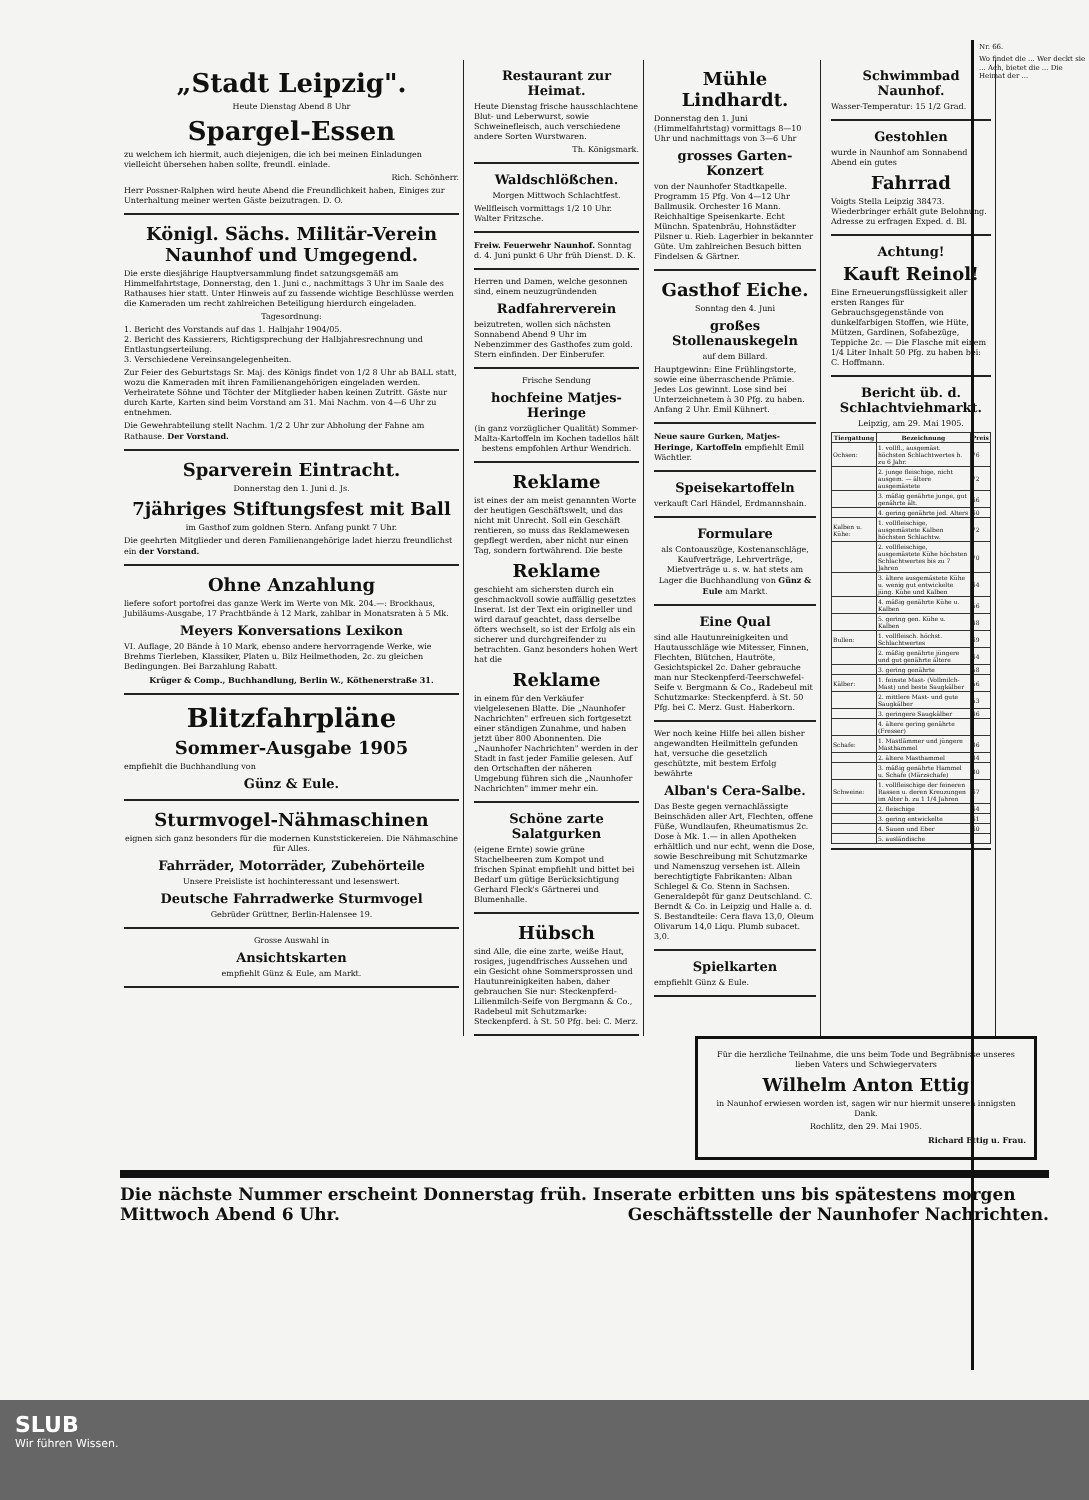„Stadt Leipzig".
Heute Dienstag Abend 8 Uhr
Spargel-Essen
zu welchem ich hiermit, auch diejenigen, die ich bei meinen Einladungen vielleicht übersehen haben sollte, freundl. einlade.
Rich. Schönherr.
Herr Possner-Ralphen wird heute Abend die Freundlichkeit haben, Einiges zur Unterhaltung meiner werten Gäste beizutragen. D. O.
Königl. Sächs. Militär-Verein Naunhof und Umgegend.
Die erste diesjährige Hauptversammlung findet satzungsgemäß am Himmelfahrtstage, Donnerstag, den 1. Juni c., nachmittags 3 Uhr im Saale des Rathauses hier statt. Unter Hinweis auf zu fassende wichtige Beschlüsse werden die Kameraden um recht zahlreichen Beteiligung hierdurch eingeladen.
Tagesordnung:
1. Bericht des Vorstands auf das 1. Halbjahr 1904/05.
2. Bericht des Kassierers, Richtigsprechung der Halbjahresrechnung und Entlastungserteilung.
3. Verschiedene Vereinsangelegenheiten.
Zur Feier des Geburtstags Sr. Maj. des Königs findet von 1/2 8 Uhr ab BALL statt, wozu die Kameraden mit ihren Familienangehörigen eingeladen werden. Verheiratete Söhne und Töchter der Mitglieder haben keinen Zutritt. Gäste nur durch Karte, Karten sind beim Vorstand am 31. Mai Nachm. von 4—6 Uhr zu entnehmen.
Die Gewehrabteilung stellt Nachm. 1/2 2 Uhr zur Abholung der Fahne am Rathause. Der Vorstand.
Sparverein Eintracht.
Donnerstag den 1. Juni d. Js.
7jähriges Stiftungsfest mit Ball
im Gasthof zum goldnen Stern. Anfang punkt 7 Uhr.
Die geehrten Mitglieder und deren Familienangehörige ladet hierzu freundlichst ein der Vorstand.
Ohne Anzahlung
liefere sofort portofrei das ganze Werk im Werte von Mk. 204.—: Brockhaus, Jubiläums-Ausgabe, 17 Prachtbände à 12 Mark, zahlbar in Monatsraten à 5 Mk.
Meyers Konversations Lexikon
VI. Auflage, 20 Bände à 10 Mark, ebenso andere hervorragende Werke, wie Brehms Tierleben, Klassiker, Platen u. Bilz Heilmethoden, 2c. zu gleichen Bedingungen. Bei Barzahlung Rabatt.
Krüger & Comp., Buchhandlung, Berlin W., Köthenerstraße 31.
Blitzfahrpläne
Sommer-Ausgabe 1905
empfiehlt die Buchhandlung von
Günz & Eule.
Sturmvogel-Nähmaschinen
eignen sich ganz besonders für die modernen Kunststickereien. Die Nähmaschine für Alles.
Fahrräder, Motorräder, Zubehörteile
Unsere Preisliste ist hochinteressant und lesenswert.
Deutsche Fahrradwerke Sturmvogel
Gebrüder Grüttner, Berlin-Halensee 19.
Grosse Auswahl in
Ansichtskarten
empfiehlt Günz & Eule, am Markt.
Restaurant zur Heimat.
Heute Dienstag frische hausschlachtene Blut- und Leberwurst, sowie Schweinefleisch, auch verschiedene andere Sorten Wurstwaren.
Th. Königsmark.
Waldschlößchen.
Morgen Mittwoch Schlachtfest.
Wellfleisch vormittags 1/2 10 Uhr. Walter Fritzsche.
Freiw. Feuerwehr Naunhof. Sonntag d. 4. Juni punkt 6 Uhr früh Dienst. D. K.
Herren und Damen, welche gesonnen sind, einem neuzugründenden
Radfahrerverein
beizutreten, wollen sich nächsten Sonnabend Abend 9 Uhr im Nebenzimmer des Gasthofes zum gold. Stern einfinden. Der Einberufer.
Frische Sendung
hochfeine Matjes-Heringe
(in ganz vorzüglicher Qualität) Sommer-Malta-Kartoffeln im Kochen tadellos hält bestens empfohlen Arthur Wendrich.
Reklame
ist eines der am meist genannten Worte der heutigen Geschäftswelt, und das nicht mit Unrecht. Soll ein Geschäft rentieren, so muss das Reklamewesen gepflegt werden, aber nicht nur einen Tag, sondern fortwährend. Die beste
Reklame
geschieht am sichersten durch ein geschmackvoll sowie auffällig gesetztes Inserat. Ist der Text ein origineller und wird darauf geachtet, dass derselbe öfters wechselt, so ist der Erfolg als ein sicherer und durchgreifender zu betrachten. Ganz besonders hohen Wert hat die
Reklame
in einem für den Verkäufer vielgelesenen Blatte. Die „Naunhofer Nachrichten" erfreuen sich fortgesetzt einer ständigen Zunahme, und haben jetzt über 800 Abonnenten. Die „Naunhofer Nachrichten" werden in der Stadt in fast jeder Familie gelesen. Auf den Ortschaften der näheren Umgebung führen sich die „Naunhofer Nachrichten" immer mehr ein.
Schöne zarte Salatgurken
(eigene Ernte) sowie grüne Stachelbeeren zum Kompot und frischen Spinat empfiehlt und bittet bei Bedarf um gütige Berücksichtigung Gerhard Fleck's Gärtnerei und Blumenhalle.
Hübsch
sind Alle, die eine zarte, weiße Haut, rosiges, jugendfrisches Aussehen und ein Gesicht ohne Sommersprossen und Hautunreinigkeiten haben, daher gebrauchen Sie nur: Steckenpferd-Lilienmilch-Seife von Bergmann & Co., Radebeul mit Schutzmarke: Steckenpferd. à St. 50 Pfg. bei: C. Merz.
Mühle Lindhardt.
Donnerstag den 1. Juni (Himmelfahrtstag) vormittags 8—10 Uhr und nachmittags von 3—6 Uhr
grosses Garten-Konzert
von der Naunhofer Stadtkapelle. Programm 15 Pfg. Von 4—12 Uhr Ballmusik. Orchester 16 Mann. Reichhaltige Speisenkarte. Echt Münchn. Spatenbräu, Hohnstädter Pilsner u. Rieb. Lagerbier in bekannter Güte. Um zahlreichen Besuch bitten Findelsen & Gärtner.
Gasthof Eiche.
Sonntag den 4. Juni
großes Stollenauskegeln
auf dem Billard.
Hauptgewinn: Eine Frühlingstorte, sowie eine überraschende Prämie. Jedes Los gewinnt. Lose sind bei Unterzeichnetem à 30 Pfg. zu haben. Anfang 2 Uhr. Emil Kühnert.
Neue saure Gurken, Matjes-Heringe, Kartoffeln empfiehlt Emil Wächtler.
Speisekartoffeln
verkauft Carl Händel, Erdmannshain.
Formulare
als Contoauszüge, Kostenanschläge, Kaufverträge, Lehrverträge, Mietverträge u. s. w. hat stets am Lager die Buchhandlung von Günz & Eule am Markt.
Eine Qual
sind alle Hautunreinigkeiten und Hautausschläge wie Mitesser, Finnen, Flechten, Blütchen, Hautröte, Gesichtspickel 2c. Daher gebrauche man nur Steckenpferd-Teerschwefel-Seife v. Bergmann & Co., Radebeul mit Schutzmarke: Steckenpferd. à St. 50 Pfg. bei C. Merz. Gust. Haberkorn.
Wer noch keine Hilfe bei allen bisher angewandten Heilmitteln gefunden hat, versuche die gesetzlich geschützte, mit bestem Erfolg bewährte
Alban's Cera-Salbe.
Das Beste gegen vernachlässigte Beinschäden aller Art, Flechten, offene Füße, Wundlaufen, Rheumatismus 2c. Dose à Mk. 1.— in allen Apotheken erhältlich und nur echt, wenn die Dose, sowie Beschreibung mit Schutzmarke und Namenszug versehen ist. Allein berechtigtigte Fabrikanten: Alban Schlegel & Co. Stenn in Sachsen. Generaldepôt für ganz Deutschland. C. Berndt & Co. in Leipzig und Halle a. d. S. Bestandteile: Cera flava 13,0, Oleum Olivarum 14,0 Liqu. Plumb subacet. 3,0.
Spielkarten
empfiehlt Günz & Eule.
Schwimmbad Naunhof.
Wasser-Temperatur: 15 1/2 Grad.
Gestohlen
wurde in Naunhof am Sonnabend Abend ein gutes
Fahrrad
Voigts Stella Leipzig 38473. Wiederbringer erhält gute Belohnung. Adresse zu erfragen Exped. d. Bl.
Achtung!
Kauft Reinol!
Eine Erneuerungsflüssigkeit aller ersten Ranges für Gebrauchsgegenstände von dunkelfarbigen Stoffen, wie Hüte, Mützen, Gardinen, Sofabezüge, Teppiche 2c. — Die Flasche mit einem 1/4 Liter Inhalt 50 Pfg. zu haben bei: C. Hoffmann.
Bericht üb. d. Schlachtviehmarkt.
Leipzig, am 29. Mai 1905.
| Tiergattung | Bezeichnung | Preis |
| --- | --- | --- |
| Ochsen: | 1. vollfl., ausgemäst. höchsten Schlachtwertes b. zu 6 Jahr. | 76 |
| | 2. junge fleischige, nicht ausgem. — ältere ausgemästete | 72 |
| | 3. mäßig genährte junge, gut genährte ält. | 66 |
| | 4. gering genährte jed. Alters | 60 |
| Kalben u. Kühe: | 1. vollfleischige, ausgemästete Kalben höchsten Schlachtw. | 72 |
| | 2. vollfleischige, ausgemästete Kühe höchsten Schlachtwertes bis zu 7 Jahren | 70 |
| | 3. ältere ausgemästete Kühe u. wenig gut entwickelte jüng. Kühe und Kalben | 64 |
| | 4. mäßig genährte Kühe u. Kalben | 56 |
| | 5. gering gen. Kühe u. Kalben | 48 |
| Bullen: | 1. vollfleisch. höchst. Schlachtwertes | 69 |
| | 2. mäßig genährte jüngere und gut genährte ältere | 64 |
| | 3. gering genährte | 58 |
| Kälber: | 1. feinste Mast- (Vollmilch-Mast) und beste Saugkälber | 56 |
| | 2. mittlere Mast- und gute Saugkälber | 53 |
| | 3. geringere Saugkälber | 46 |
| | 4. ältere gering genährte (Fresser) | |
| Schafe: | 1. Mastlämmer und jüngere Masthammel | 36 |
| | 2. ältere Masthammel | 34 |
| | 3. mäßig genährte Hammel u. Schafe (Märzschafe) | 30 |
| Schweine: | 1. vollfleischige der feineren Rassen u. deren Kreuzungen im Alter b. zu 1 1/4 Jahren | 67 |
| | 2. fleischige | 64 |
| | 3. gering entwickelte | 61 |
| | 4. Sauen und Eber | 60 |
| | 5. ausländische | |
Für die herzliche Teilnahme, die uns beim Tode und Begräbnisse unseres lieben Vaters und Schwiegervaters
Wilhelm Anton Ettig
in Naunhof erwiesen worden ist, sagen wir nur hiermit unseren innigsten Dank.
Rochlitz, den 29. Mai 1905.
Richard Ettig u. Frau.
Die nächste Nummer erscheint Donnerstag früh. Inserate erbitten uns bis spätestens morgen Mittwoch Abend 6 Uhr. Geschäftsstelle der Naunhofer Nachrichten.
Nr. 66.
Wo findet die ... Wer deckt sie ... Ach, bietet die ... Die Heimat der ...
SLUB
Wir führen Wissen.